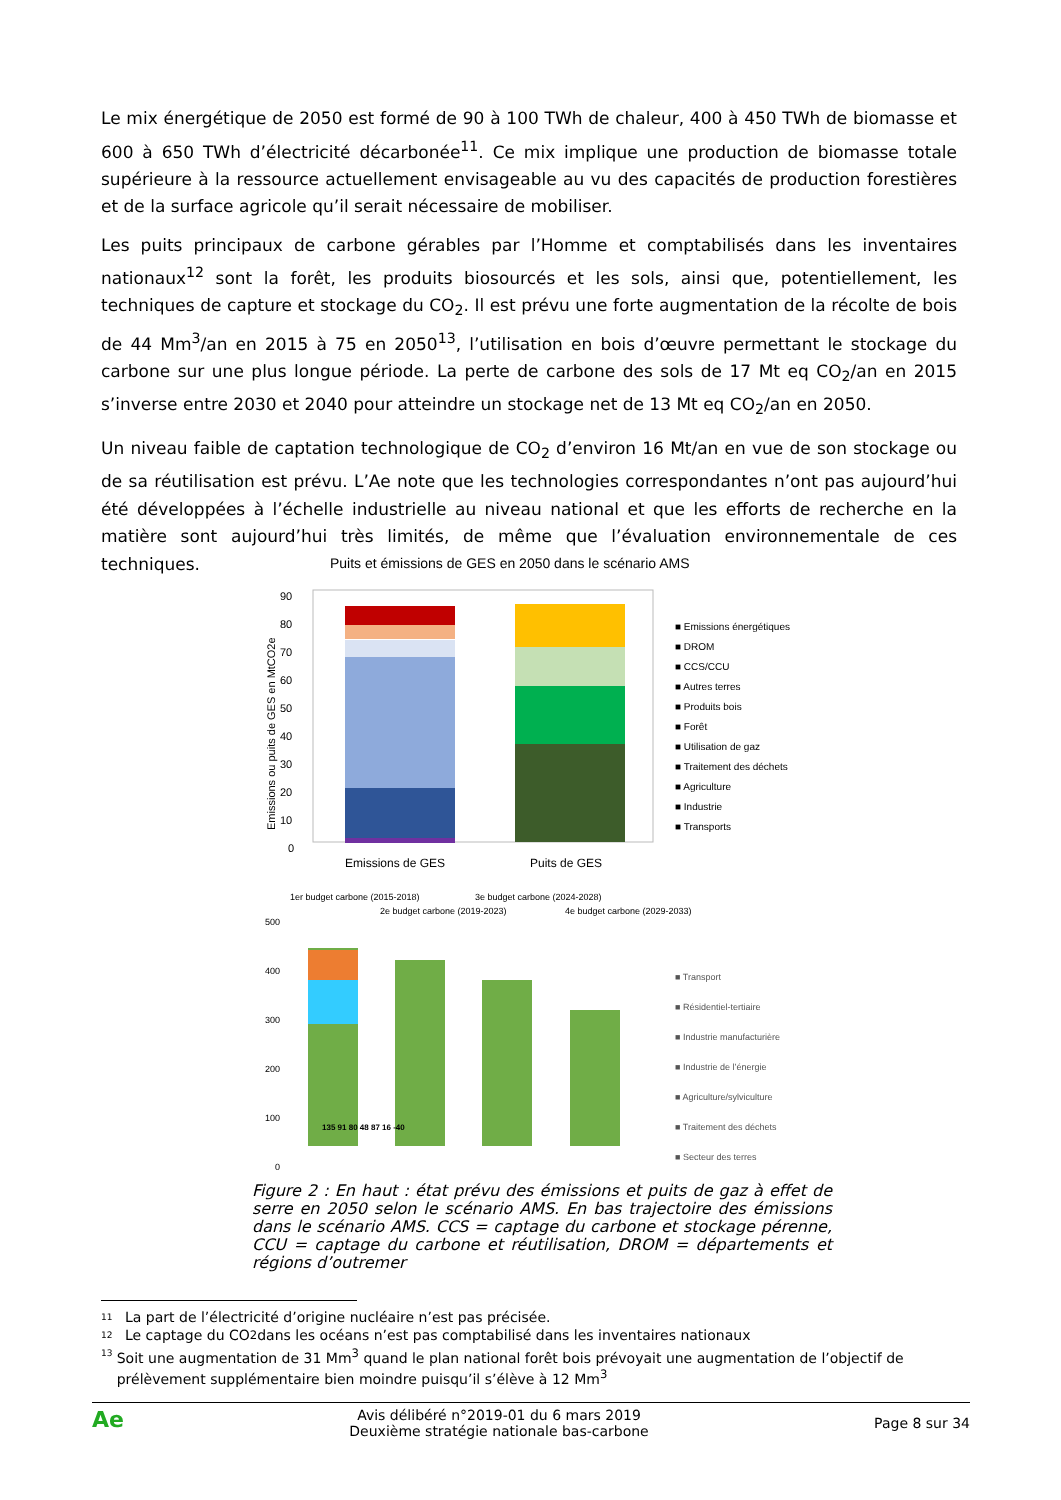Le mix énergétique de 2050 est formé de 90 à 100 TWh de chaleur, 400 à 450 TWh de biomasse et 600 à 650 TWh d’électricité décarbonée<sup>11</sup>. Ce mix implique une production de biomasse totale supérieure à la ressource actuellement envisageable au vu des capacités de production forestières et de la surface agricole qu’il serait nécessaire de mobiliser.
Les puits principaux de carbone gérables par l’Homme et comptabilisés dans les inventaires nationaux<sup>12</sup> sont la forêt, les produits biosourcés et les sols, ainsi que, potentiellement, les techniques de capture et stockage du CO<sub>2</sub>. Il est prévu une forte augmentation de la récolte de bois de 44 Mm<sup>3</sup>/an en 2015 à 75 en 2050<sup>13</sup>, l’utilisation en bois d’œuvre permettant le stockage du carbone sur une plus longue période. La perte de carbone des sols de 17 Mt eq CO<sub>2</sub>/an en 2015 s’inverse entre 2030 et 2040 pour atteindre un stockage net de 13 Mt eq CO<sub>2</sub>/an en 2050.
Un niveau faible de captation technologique de CO<sub>2</sub> d’environ 16 Mt/an en vue de son stockage ou de sa réutilisation est prévu. L’Ae note que les technologies correspondantes n’ont pas aujourd’hui été développées à l’échelle industrielle au niveau national et que les efforts de recherche en la matière sont aujourd’hui très limités, de même que l’évaluation environnementale de ces techniques.
Puits et émissions de GES en 2050 dans le scénario AMS
90
80
70
60
50
40
30
20
10
0
Emissions ou puits de GES en MtCO2e
Emissions de GES
Puits de GES
■ Emissions énergétiques
■ DROM
■ CCS/CCU
■ Autres terres
■ Produits bois
■ Forêt
■ Utilisation de gaz
■ Traitement des déchets
■ Agriculture
■ Industrie
■ Transports
1er budget carbone (2015-2018)
2e budget carbone (2019-2023)
3e budget carbone (2024-2028)
4e budget carbone (2029-2033)
500
400
300
200
100
0
135 91 80 48 87 16 -40
■ Transport
■ Résidentiel-tertiaire
■ Industrie manufacturière
■ Industrie de l’énergie
■ Agriculture/sylviculture
■ Traitement des déchets
■ Secteur des terres
Figure 2 : En haut : état prévu des émissions et puits de gaz à effet de serre en 2050 selon le scénario AMS. En bas trajectoire des émissions dans le scénario AMS. CCS = captage du carbone et stockage pérenne, CCU = captage du carbone et réutilisation, DROM = départements et régions d’outremer
11 La part de l’électricité d’origine nucléaire n’est pas précisée.
12 Le captage du CO<sub>2</sub> dans les océans n’est pas comptabilisé dans les inventaires nationaux
13
Soit une augmentation de 31 Mm<sup>3</sup> quand le plan national forêt bois prévoyait une augmentation de l’objectif de prélèvement supplémentaire bien moindre puisqu’il s’élève à 12 Mm<sup>3</sup>
Ae Avis délibéré n°2019-01 du 6 mars 2019
Deuxième stratégie nationale bas-carbone Page 8 sur 34